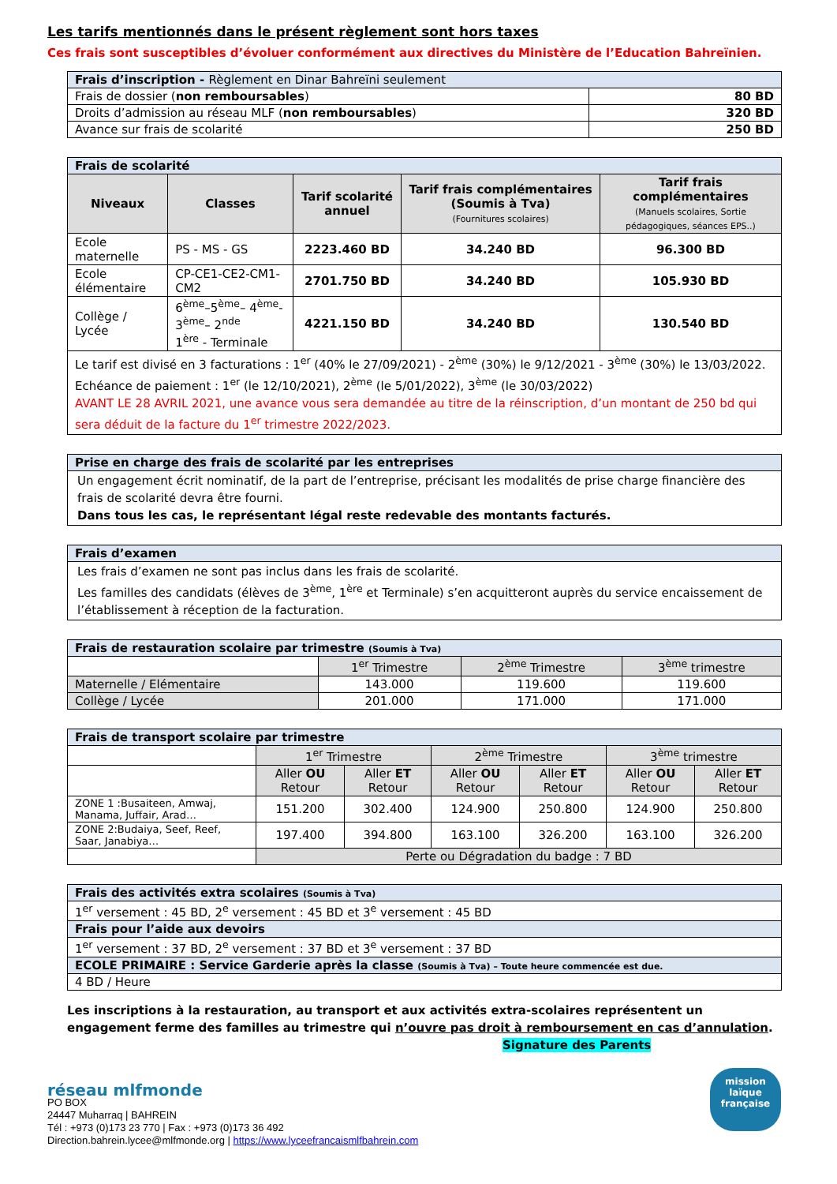Les tarifs mentionnés dans le présent règlement sont hors taxes
Ces frais sont susceptibles d’évoluer conformément aux directives du Ministère de l’Education Bahreïnien.
| Frais d’inscription - Règlement en Dinar Bahreïni seulement | |
| Frais de dossier ( non remboursables ) | 80 BD |
| Droits d’admission au réseau MLF ( non remboursables ) | 320 BD |
| Avance sur frais de scolarité | 250 BD |
| Frais de scolarité | | | | |
| Niveaux | Classes | Tarif scolarité annuel | Tarif frais complémentaires (Soumis à Tva) (Fournitures scolaires) | Tarif frais complémentaires (Manuels scolaires, Sortie pédagogiques, séances EPS..) |
| Ecole maternelle | PS - MS - GS | 2223.460 BD | 34.240 BD | 96.300 BD |
| Ecole élémentaire | CP-CE1-CE2-CM1-CM2 | 2701.750 BD | 34.240 BD | 105.930 BD |
| Collège / Lycée | 6<sup>ème</sup>–5<sup>ème</sup>– 4<sup>ème</sup>-3<sup>ème</sup>– 2<sup>nde</sup> 1<sup>ère</sup> - Terminale | 4221.150 BD | 34.240 BD | 130.540 BD |
| Le tarif est divisé en 3 facturations : 1<sup>er</sup> (40% le 27/09/2021) - 2<sup>ème</sup> (30%) le 9/12/2021 - 3<sup>ème</sup> (30%) le 13/03/2022. Echéance de paiement : 1<sup>er</sup> (le 12/10/2021), 2<sup>ème</sup> (le 5/01/2022), 3<sup>ème</sup> (le 30/03/2022) AVANT LE 28 AVRIL 2021, une avance vous sera demandée au titre de la réinscription, d’un montant de 250 bd qui sera déduit de la facture du 1<sup>er</sup> trimestre 2022/2023. | | | | |
| Prise en charge des frais de scolarité par les entreprises |
| Un engagement écrit nominatif, de la part de l’entreprise, précisant les modalités de prise charge financière des frais de scolarité devra être fourni. Dans tous les cas, le représentant légal reste redevable des montants facturés. |
| Frais d’examen |
| Les frais d’examen ne sont pas inclus dans les frais de scolarité. Les familles des candidats (élèves de 3<sup>ème</sup>, 1<sup>ère</sup> et Terminale) s’en acquitteront auprès du service encaissement de l’établissement à réception de la facturation. |
| Frais de restauration scolaire par trimestre (Soumis à Tva) | | | |
| | 1<sup>er</sup> Trimestre | 2<sup>ème</sup> Trimestre | 3<sup>ème</sup> trimestre |
| Maternelle / Elémentaire | 143.000 | 119.600 | 119.600 |
| Collège / Lycée | 201.000 | 171.000 | 171.000 |
| Frais de transport scolaire par trimestre | | | | | | |
| | 1<sup>er</sup> Trimestre | | 2<sup>ème</sup> Trimestre | | 3<sup>ème</sup> trimestre | |
| | Aller OU Retour | Aller ET Retour | Aller OU Retour | Aller ET Retour | Aller OU Retour | Aller ET Retour |
| ZONE 1 :Busaiteen, Amwaj, Manama, Juffair, Arad… | 151.200 | 302.400 | 124.900 | 250.800 | 124.900 | 250.800 |
| ZONE 2:Budaiya, Seef, Reef, Saar, Janabiya… | 197.400 | 394.800 | 163.100 | 326.200 | 163.100 | 326.200 |
| | Perte ou Dégradation du badge : 7 BD | | | | | |
| Frais des activités extra scolaires (Soumis à Tva) |
| 1<sup>er</sup> versement : 45 BD, 2<sup>e</sup> versement : 45 BD et 3<sup>e</sup> versement : 45 BD |
| Frais pour l’aide aux devoirs |
| 1<sup>er</sup> versement : 37 BD, 2<sup>e</sup> versement : 37 BD et 3<sup>e</sup> versement : 37 BD |
| ECOLE PRIMAIRE : Service Garderie après la classe (Soumis à Tva) – Toute heure commencée est due. |
| 4 BD / Heure |
Les inscriptions à la restauration, au transport et aux activités extra-scolaires représentent un engagement ferme des familles au trimestre qui n’ouvre pas droit à remboursement en cas d’annulation.
Signature des Parents
réseau mlfmonde
PO BOX
24447 Muharraq | BAHREIN
Tél : +973 (0)173 23 770 | Fax : +973 (0)173 36 492
Direction.bahrein.lycee@mlfmonde.org | https://www.lyceefrancaismlfbahrein.com
mission laïque française